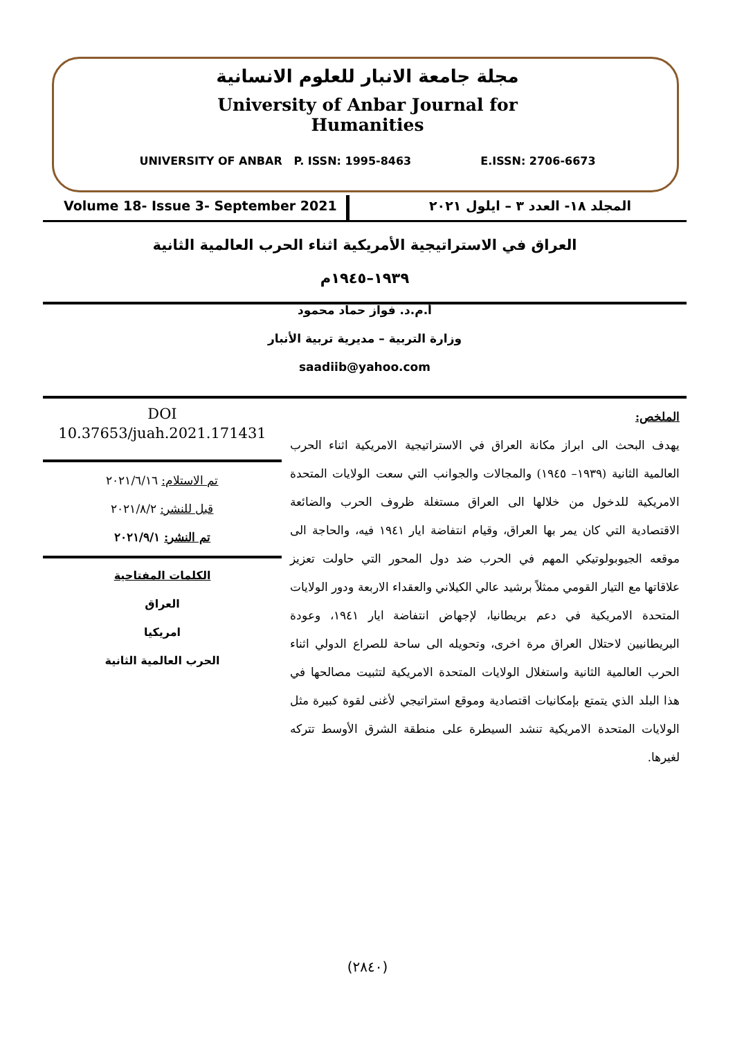مجلة جامعة الانبار للعلوم الانسانية
University of Anbar Journal for
Humanities
UNIVERSITY OF ANBAR P. ISSN: 1995-8463 E.ISSN: 2706-6673
Volume 18- Issue 3- September 2021
المجلد ١٨- العدد ٣ – ايلول ٢٠٢١
العراق في الاستراتيجية الأمريكية اثناء الحرب العالمية الثانية
١٩٣٩–١٩٤٥م
أ.م.د. فواز حماد محمود
وزارة التربية – مديرية تربية الأنبار
saadiib@yahoo.com
DOI
10.37653/juah.2021.171431
تم الاستلام: ٢٠٢١/٦/١٦
قبل للنشر: ٢٠٢١/٨/٢
تم النشر: ٢٠٢١/٩/١
الكلمات المفتاحية
العراق
امريكيا
الحرب العالمية الثانية
الملخص:
يهدف البحث الى ابراز مكانة العراق في الاستراتيجية الامريكية اثناء الحرب العالمية الثانية (١٩٣٩– ١٩٤٥) والمجالات والجوانب التي سعت الولايات المتحدة الامريكية للدخول من خلالها الى العراق مستغلة ظروف الحرب والضائعة الاقتصادية التي كان يمر بها العراق، وقيام انتفاضة ايار ١٩٤١ فيه، والحاجة الى موقعه الجيوبولوتيكي المهم في الحرب ضد دول المحور التي حاولت تعزيز علاقاتها مع التيار القومي ممثلاً برشيد عالي الكيلاني والعقداء الاربعة ودور الولايات المتحدة الامريكية في دعم بريطانيا، لإجهاض انتفاضة ايار ١٩٤١، وعودة البريطانيين لاحتلال العراق مرة اخرى، وتحويله الى ساحة للصراع الدولي اثناء الحرب العالمية الثانية واستغلال الولايات المتحدة الامريكية لتثبيت مصالحها في هذا البلد الذي يتمتع بإمكانيات اقتصادية وموقع استراتيجي لأغنى لقوة كبيرة مثل الولايات المتحدة الامريكية تنشد السيطرة على منطقة الشرق الأوسط تتركه لغيرها.
(٢٨٤٠)